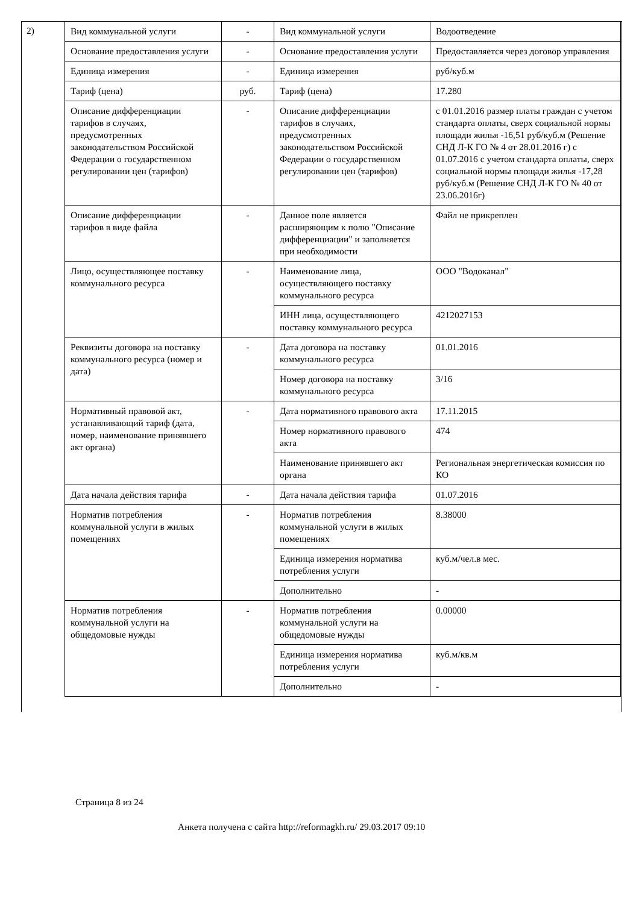2)
| Вид коммунальной услуги | - | Вид коммунальной услуги | Водоотведение |
| Основание предоставления услуги | - | Основание предоставления услуги | Предоставляется через договор управления |
| Единица измерения | - | Единица измерения | руб/куб.м |
| Тариф (цена) | руб. | Тариф (цена) | 17.280 |
| Описание дифференциации тарифов в случаях, предусмотренных законодательством Российской Федерации о государственном регулировании цен (тарифов) | - | Описание дифференциации тарифов в случаях, предусмотренных законодательством Российской Федерации о государственном регулировании цен (тарифов) | с 01.01.2016 размер платы граждан с учетом стандарта оплаты, сверх социальной нормы площади жилья -16,51 руб/куб.м (Решение СНД Л-К ГО № 4 от 28.01.2016 г) с 01.07.2016 с учетом стандарта оплаты, сверх социальной нормы площади жилья -17,28 руб/куб.м (Решение СНД Л-К ГО № 40 от 23.06.2016г) |
| Описание дифференциации тарифов в виде файла | - | Данное поле является расширяющим к полю "Описание дифференциации" и заполняется при необходимости | Файл не прикреплен |
| Лицо, осуществляющее поставку коммунального ресурса | - | Наименование лица, осуществляющего поставку коммунального ресурса | ООО "Водоканал" |
| | | ИНН лица, осуществляющего поставку коммунального ресурса | 4212027153 |
| Реквизиты договора на поставку коммунального ресурса (номер и дата) | - | Дата договора на поставку коммунального ресурса | 01.01.2016 |
| | | Номер договора на поставку коммунального ресурса | 3/16 |
| Нормативный правовой акт, устанавливающий тариф (дата, номер, наименование принявшего акт органа) | - | Дата нормативного правового акта | 17.11.2015 |
| | | Номер нормативного правового акта | 474 |
| | | Наименование принявшего акт органа | Региональная энергетическая комиссия по КО |
| Дата начала действия тарифа | - | Дата начала действия тарифа | 01.07.2016 |
| Норматив потребления коммунальной услуги в жилых помещениях | - | Норматив потребления коммунальной услуги в жилых помещениях | 8.38000 |
| | | Единица измерения норматива потребления услуги | куб.м/чел.в мес. |
| | | Дополнительно | - |
| Норматив потребления коммунальной услуги на общедомовые нужды | - | Норматив потребления коммунальной услуги на общедомовые нужды | 0.00000 |
| | | Единица измерения норматива потребления услуги | куб.м/кв.м |
| | | Дополнительно | - |
Страница 8 из 24
Анкета получена с сайта http://reformagkh.ru/ 29.03.2017 09:10